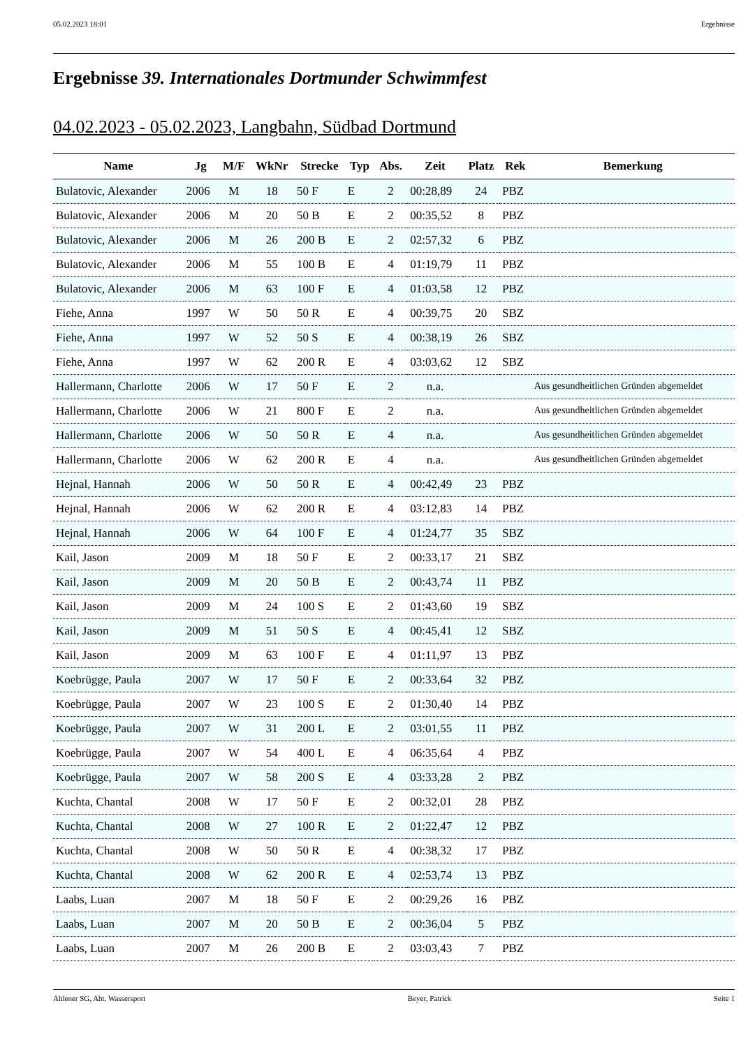05.02.2023 18:01 Ergebnisse
Ergebnisse 39. Internationales Dortmunder Schwimmfest
04.02.2023 - 05.02.2023, Langbahn, Südbad Dortmund
| Name | Jg | M/F | WkNr | Strecke | Typ | Abs. | Zeit | Platz | Rek | Bemerkung |
| --- | --- | --- | --- | --- | --- | --- | --- | --- | --- | --- |
| Bulatovic, Alexander | 2006 | M | 18 | 50 F | E | 2 | 00:28,89 | 24 | PBZ | |
| Bulatovic, Alexander | 2006 | M | 20 | 50 B | E | 2 | 00:35,52 | 8 | PBZ | |
| Bulatovic, Alexander | 2006 | M | 26 | 200 B | E | 2 | 02:57,32 | 6 | PBZ | |
| Bulatovic, Alexander | 2006 | M | 55 | 100 B | E | 4 | 01:19,79 | 11 | PBZ | |
| Bulatovic, Alexander | 2006 | M | 63 | 100 F | E | 4 | 01:03,58 | 12 | PBZ | |
| Fiehe, Anna | 1997 | W | 50 | 50 R | E | 4 | 00:39,75 | 20 | SBZ | |
| Fiehe, Anna | 1997 | W | 52 | 50 S | E | 4 | 00:38,19 | 26 | SBZ | |
| Fiehe, Anna | 1997 | W | 62 | 200 R | E | 4 | 03:03,62 | 12 | SBZ | |
| Hallermann, Charlotte | 2006 | W | 17 | 50 F | E | 2 | n.a. | | | Aus gesundheitlichen Gründen abgemeldet |
| Hallermann, Charlotte | 2006 | W | 21 | 800 F | E | 2 | n.a. | | | Aus gesundheitlichen Gründen abgemeldet |
| Hallermann, Charlotte | 2006 | W | 50 | 50 R | E | 4 | n.a. | | | Aus gesundheitlichen Gründen abgemeldet |
| Hallermann, Charlotte | 2006 | W | 62 | 200 R | E | 4 | n.a. | | | Aus gesundheitlichen Gründen abgemeldet |
| Hejnal, Hannah | 2006 | W | 50 | 50 R | E | 4 | 00:42,49 | 23 | PBZ | |
| Hejnal, Hannah | 2006 | W | 62 | 200 R | E | 4 | 03:12,83 | 14 | PBZ | |
| Hejnal, Hannah | 2006 | W | 64 | 100 F | E | 4 | 01:24,77 | 35 | SBZ | |
| Kail, Jason | 2009 | M | 18 | 50 F | E | 2 | 00:33,17 | 21 | SBZ | |
| Kail, Jason | 2009 | M | 20 | 50 B | E | 2 | 00:43,74 | 11 | PBZ | |
| Kail, Jason | 2009 | M | 24 | 100 S | E | 2 | 01:43,60 | 19 | SBZ | |
| Kail, Jason | 2009 | M | 51 | 50 S | E | 4 | 00:45,41 | 12 | SBZ | |
| Kail, Jason | 2009 | M | 63 | 100 F | E | 4 | 01:11,97 | 13 | PBZ | |
| Koebrügge, Paula | 2007 | W | 17 | 50 F | E | 2 | 00:33,64 | 32 | PBZ | |
| Koebrügge, Paula | 2007 | W | 23 | 100 S | E | 2 | 01:30,40 | 14 | PBZ | |
| Koebrügge, Paula | 2007 | W | 31 | 200 L | E | 2 | 03:01,55 | 11 | PBZ | |
| Koebrügge, Paula | 2007 | W | 54 | 400 L | E | 4 | 06:35,64 | 4 | PBZ | |
| Koebrügge, Paula | 2007 | W | 58 | 200 S | E | 4 | 03:33,28 | 2 | PBZ | |
| Kuchta, Chantal | 2008 | W | 17 | 50 F | E | 2 | 00:32,01 | 28 | PBZ | |
| Kuchta, Chantal | 2008 | W | 27 | 100 R | E | 2 | 01:22,47 | 12 | PBZ | |
| Kuchta, Chantal | 2008 | W | 50 | 50 R | E | 4 | 00:38,32 | 17 | PBZ | |
| Kuchta, Chantal | 2008 | W | 62 | 200 R | E | 4 | 02:53,74 | 13 | PBZ | |
| Laabs, Luan | 2007 | M | 18 | 50 F | E | 2 | 00:29,26 | 16 | PBZ | |
| Laabs, Luan | 2007 | M | 20 | 50 B | E | 2 | 00:36,04 | 5 | PBZ | |
| Laabs, Luan | 2007 | M | 26 | 200 B | E | 2 | 03:03,43 | 7 | PBZ | |
Ahlener SG, Abt. Wassersport Beyer, Patrick Seite 1